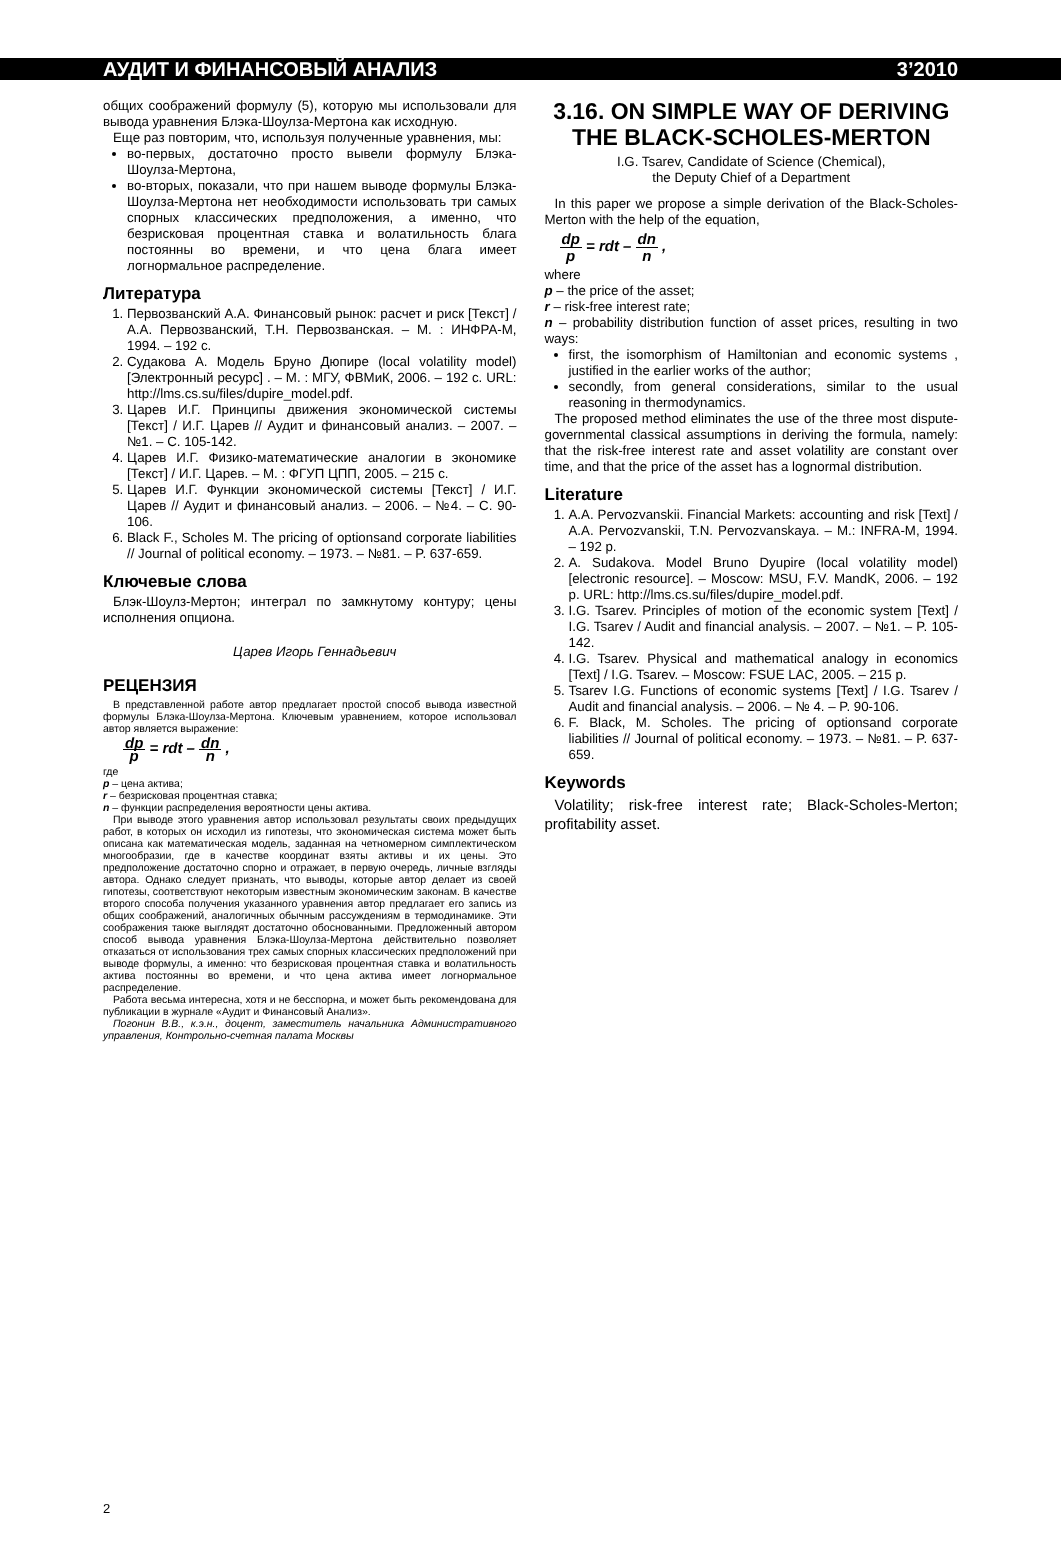АУДИТ И ФИНАНСОВЫЙ АНАЛИЗ 3’2010
общих соображений формулу (5), которую мы использовали для вывода уравнения Блэка-Шоулза-Мертона как исходную.
Еще раз повторим, что, используя полученные уравнения, мы:
во-первых, достаточно просто вывели формулу Блэка-Шоулза-Мертона,
во-вторых, показали, что при нашем выводе формулы Блэка-Шоулза-Мертона нет необходимости использовать три самых спорных классических предположения, а именно, что безрисковая процентная ставка и волатильность блага постоянны во времени, и что цена блага имеет логнормальное распределение.
Литература
1. Первозванский А.А. Финансовый рынок: расчет и риск [Текст] / А.А. Первозванский, Т.Н. Первозванская. – М. : ИНФРА-М, 1994. – 192 с.
2. Судакова А. Модель Бруно Дюпире (local volatility model) [Электронный ресурс] . – М. : МГУ, ФВМиК, 2006. – 192 с. URL: http://lms.cs.su/files/dupire_model.pdf.
3. Царев И.Г. Принципы движения экономической системы [Текст] / И.Г. Царев // Аудит и финансовый анализ. – 2007. – №1. – С. 105-142.
4. Царев И.Г. Физико-математические аналогии в экономике [Текст] / И.Г. Царев. – М. : ФГУП ЦПП, 2005. – 215 с.
5. Царев И.Г. Функции экономической системы [Текст] / И.Г. Царев // Аудит и финансовый анализ. – 2006. – №4. – С. 90-106.
6. Black F., Scholes M. The pricing of optionsand corporate liabilities // Journal of political economy. – 1973. – №81. – P. 637-659.
Ключевые слова
Блэк-Шоулз-Мертон; интеграл по замкнутому контуру; цены исполнения опциона.
Царев Игорь Геннадьевич
РЕЦЕНЗИЯ
В представленной работе автор предлагает простой способ вывода известной формулы Блэка-Шоулза-Мертона. Ключевым уравнением, которое использовал автор является выражение:
dp p = rdt – dn n ,
где
p – цена актива;
r – безрисковая процентная ставка;
n – функции распределения вероятности цены актива.
При выводе этого уравнения автор использовал результаты своих предыдущих работ, в которых он исходил из гипотезы, что экономическая система может быть описана как математическая модель, заданная на четномерном симплектическом многообразии, где в качестве координат взяты активы и их цены. Это предположение достаточно спорно и отражает, в первую очередь, личные взгляды автора. Однако следует признать, что выводы, которые автор делает из своей гипотезы, соответствуют некоторым известным экономическим законам. В качестве второго способа получения указанного уравнения автор предлагает его запись из общих соображений, аналогичных обычным рассуждениям в термодинамике. Эти соображения также выглядят достаточно обоснованными. Предложенный автором способ вывода уравнения Блэка-Шоулза-Мертона действительно позволяет отказаться от использования трех самых спорных классических предположений при выводе формулы, а именно: что безрисковая процентная ставка и волатильность актива постоянны во времени, и что цена актива имеет логнормальное распределение.
Работа весьма интересна, хотя и не бесспорна, и может быть рекомендована для публикации в журнале «Аудит и Финансовый Анализ».
Погонин В.В., к.э.н., доцент, заместитель начальника Административного управления, Контрольно-счетная палата Москвы
3.16. ON SIMPLE WAY OF DERIVING THE BLACK-SCHOLES-MERTON
I.G. Tsarev, Candidate of Science (Chemical),
the Deputy Chief of a Department
In this paper we propose a simple derivation of the Black-Scholes-Merton with the help of the equation,
dp p = rdt – dn n ,
where
p – the price of the asset;
r – risk-free interest rate;
n – probability distribution function of asset prices, resulting in two ways:
first, the isomorphism of Hamiltonian and economic systems , justified in the earlier works of the author;
secondly, from general considerations, similar to the usual reasoning in thermodynamics.
The proposed method eliminates the use of the three most dispute-governmental classical assumptions in deriving the formula, namely: that the risk-free interest rate and asset volatility are constant over time, and that the price of the asset has a lognormal distribution.
Literature
1. A.A. Pervozvanskii. Financial Markets: accounting and risk [Text] / A.A. Pervozvanskii, T.N. Pervozvanskaya. – M.: INFRA-M, 1994. – 192 p.
2. A. Sudakova. Model Bruno Dyupire (local volatility model) [electronic resource]. – Moscow: MSU, F.V. MandK, 2006. – 192 p. URL: http://lms.cs.su/files/dupire_model.pdf.
3. I.G. Tsarev. Principles of motion of the economic system [Text] / I.G. Tsarev / Audit and financial analysis. – 2007. – №1. – P. 105-142.
4. I.G. Tsarev. Physical and mathematical analogy in economics [Text] / I.G. Tsarev. – Moscow: FSUE LAC, 2005. – 215 p.
5. Tsarev I.G. Functions of economic systems [Text] / I.G. Tsarev / Audit and financial analysis. – 2006. – № 4. – P. 90-106.
6. F. Black, M. Scholes. The pricing of optionsand corporate liabilities // Journal of political economy. – 1973. – №81. – P. 637-659.
Keywords
Volatility; risk-free interest rate; Black-Scholes-Merton; profitability asset.
2